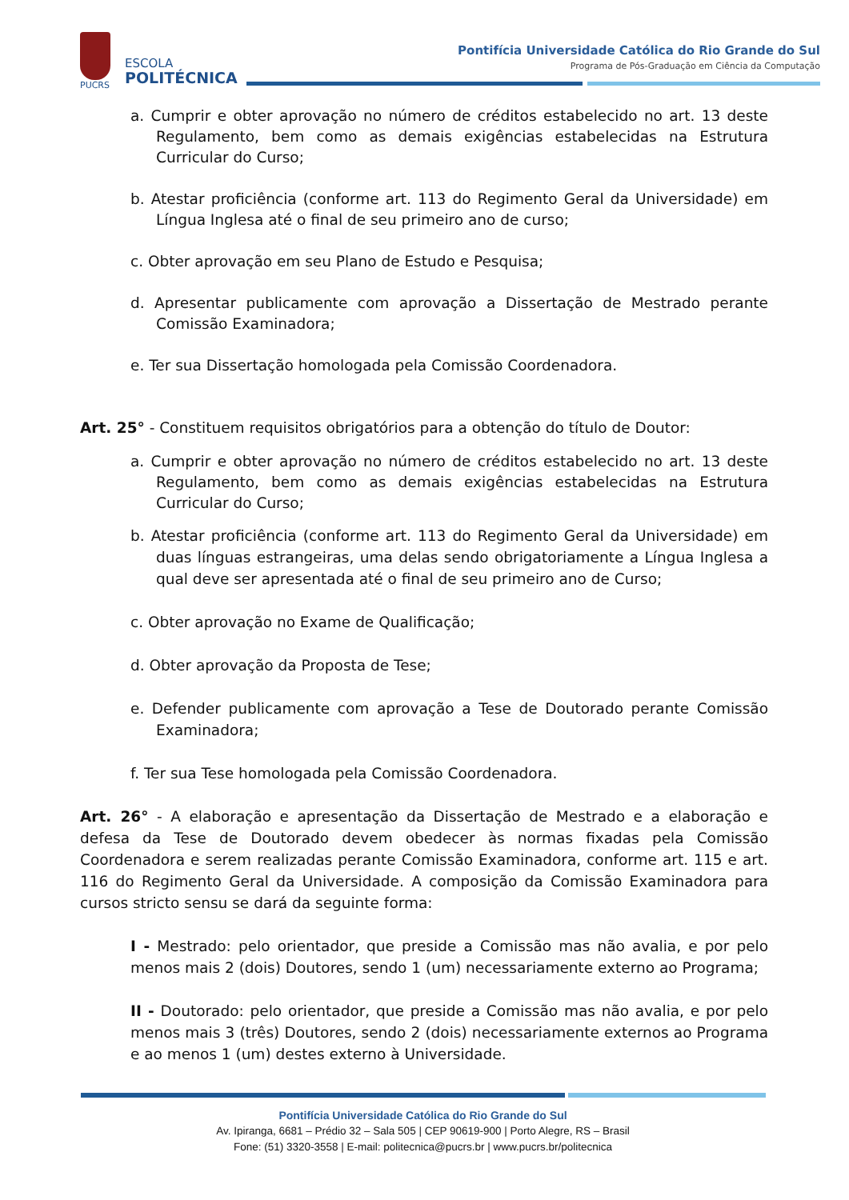PUCRS
ESCOLA
POLITÉCNICA
Pontifícia Universidade Católica do Rio Grande do Sul
Programa de Pós-Graduação em Ciência da Computação
a. Cumprir e obter aprovação no número de créditos estabelecido no art. 13 deste Regulamento, bem como as demais exigências estabelecidas na Estrutura Curricular do Curso;
b. Atestar proficiência (conforme art. 113 do Regimento Geral da Universidade) em Língua Inglesa até o final de seu primeiro ano de curso;
c. Obter aprovação em seu Plano de Estudo e Pesquisa;
d. Apresentar publicamente com aprovação a Dissertação de Mestrado perante Comissão Examinadora;
e. Ter sua Dissertação homologada pela Comissão Coordenadora.
Art. 25° - Constituem requisitos obrigatórios para a obtenção do título de Doutor:
a. Cumprir e obter aprovação no número de créditos estabelecido no art. 13 deste Regulamento, bem como as demais exigências estabelecidas na Estrutura Curricular do Curso;
b. Atestar proficiência (conforme art. 113 do Regimento Geral da Universidade) em duas línguas estrangeiras, uma delas sendo obrigatoriamente a Língua Inglesa a qual deve ser apresentada até o final de seu primeiro ano de Curso;
c. Obter aprovação no Exame de Qualificação;
d. Obter aprovação da Proposta de Tese;
e. Defender publicamente com aprovação a Tese de Doutorado perante Comissão Examinadora;
f. Ter sua Tese homologada pela Comissão Coordenadora.
Art. 26° - A elaboração e apresentação da Dissertação de Mestrado e a elaboração e defesa da Tese de Doutorado devem obedecer às normas fixadas pela Comissão Coordenadora e serem realizadas perante Comissão Examinadora, conforme art. 115 e art. 116 do Regimento Geral da Universidade. A composição da Comissão Examinadora para cursos stricto sensu se dará da seguinte forma:
I - Mestrado: pelo orientador, que preside a Comissão mas não avalia, e por pelo menos mais 2 (dois) Doutores, sendo 1 (um) necessariamente externo ao Programa;
II - Doutorado: pelo orientador, que preside a Comissão mas não avalia, e por pelo menos mais 3 (três) Doutores, sendo 2 (dois) necessariamente externos ao Programa e ao menos 1 (um) destes externo à Universidade.
Pontifícia Universidade Católica do Rio Grande do Sul
Av. Ipiranga, 6681 – Prédio 32 – Sala 505 | CEP 90619-900 | Porto Alegre, RS – Brasil
Fone: (51) 3320-3558 | E-mail: politecnica@pucrs.br | www.pucrs.br/politecnica